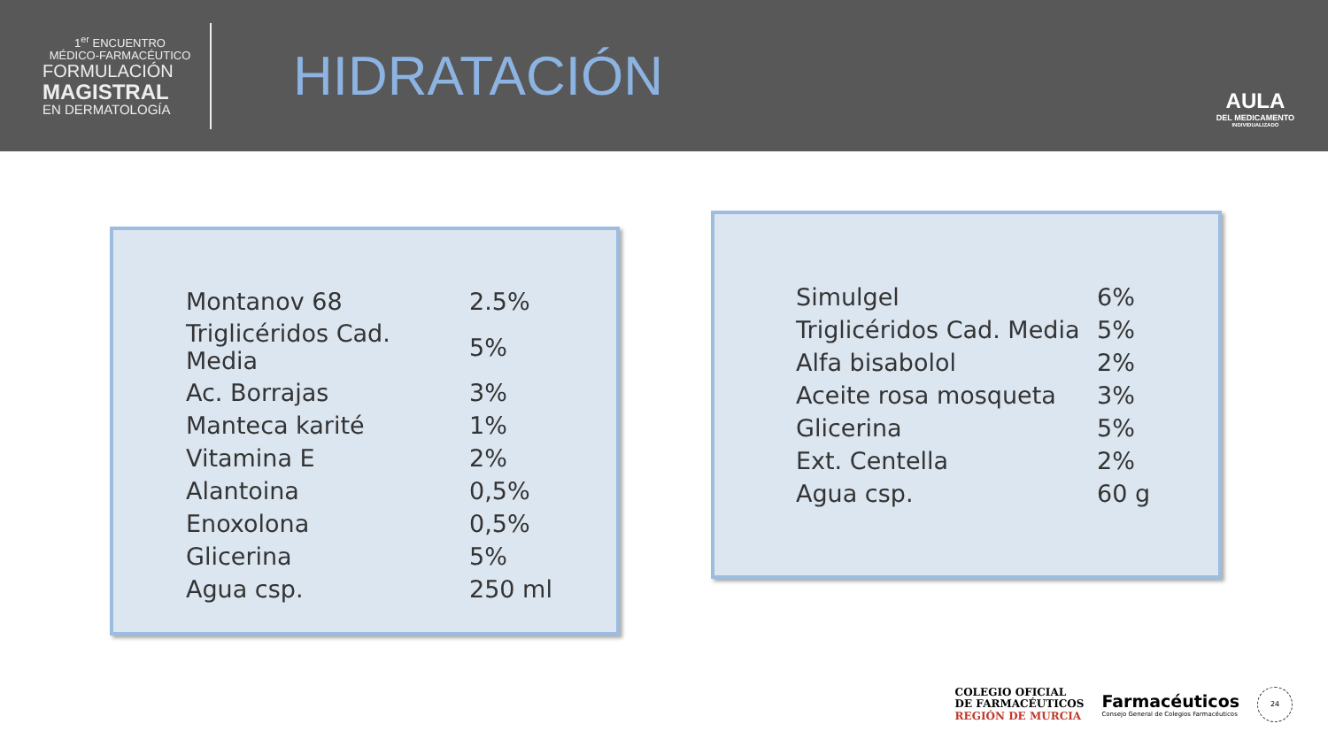1<sup>er</sup> ENCUENTRO
MÉDICO-FARMACÉUTICO
FORMULACIÓN
MAGISTRAL
EN DERMATOLOGÍA
HIDRATACIÓN
AULA
DEL MEDICAMENTO
INDIVIDUALIZADO
| Montanov 68 | 2.5% |
| Triglicéridos Cad. Media | 5% |
| Ac. Borrajas | 3% |
| Manteca karité | 1% |
| Vitamina E | 2% |
| Alantoina | 0,5% |
| Enoxolona | 0,5% |
| Glicerina | 5% |
| Agua csp. | 250 ml |
| Simulgel | 6% |
| Triglicéridos Cad. Media | 5% |
| Alfa bisabolol | 2% |
| Aceite rosa mosqueta | 3% |
| Glicerina | 5% |
| Ext. Centella | 2% |
| Agua csp. | 60 g |
COLEGIO OFICIAL
DE FARMACÉUTICOS
REGIÓN DE MURCIA
Farmacéuticos
Consejo General de Colegios Farmacéuticos
24